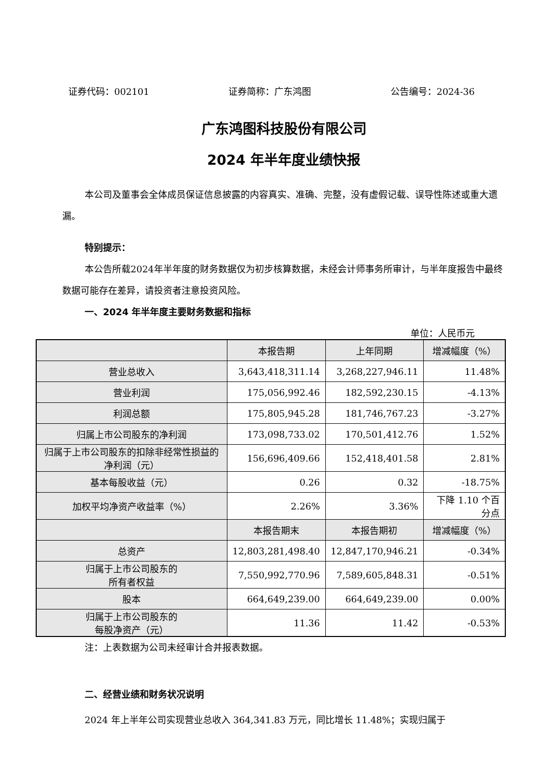证券代码：002101 证券简称：广东鸿图 公告编号：2024-36
广东鸿图科技股份有限公司
2024 年半年度业绩快报
本公司及董事会全体成员保证信息披露的内容真实、准确、完整，没有虚假记载、误导性陈述或重大遗漏。
特别提示：
本公告所载2024年半年度的财务数据仅为初步核算数据，未经会计师事务所审计，与半年度报告中最终数据可能存在差异，请投资者注意投资风险。
一、2024 年半年度主要财务数据和指标
单位：人民币元
| | 本报告期 | 上年同期 | 增减幅度（%） |
| --- | --- | --- | --- |
| 营业总收入 | 3,643,418,311.14 | 3,268,227,946.11 | 11.48% |
| 营业利润 | 175,056,992.46 | 182,592,230.15 | -4.13% |
| 利润总额 | 175,805,945.28 | 181,746,767.23 | -3.27% |
| 归属上市公司股东的净利润 | 173,098,733.02 | 170,501,412.76 | 1.52% |
| 归属于上市公司股东的扣除非经常性损益的净利润（元） | 156,696,409.66 | 152,418,401.58 | 2.81% |
| 基本每股收益（元） | 0.26 | 0.32 | -18.75% |
| 加权平均净资产收益率（%） | 2.26% | 3.36% | 下降 1.10 个百分点 |
| | 本报告期末 | 本报告期初 | 增减幅度（%） |
| 总资产 | 12,803,281,498.40 | 12,847,170,946.21 | -0.34% |
| 归属于上市公司股东的 所有者权益 | 7,550,992,770.96 | 7,589,605,848.31 | -0.51% |
| 股本 | 664,649,239.00 | 664,649,239.00 | 0.00% |
| 归属于上市公司股东的 每股净资产（元） | 11.36 | 11.42 | -0.53% |
注：上表数据为公司未经审计合并报表数据。
二、经营业绩和财务状况说明
2024 年上半年公司实现营业总收入 364,341.83 万元，同比增长 11.48%；实现归属于